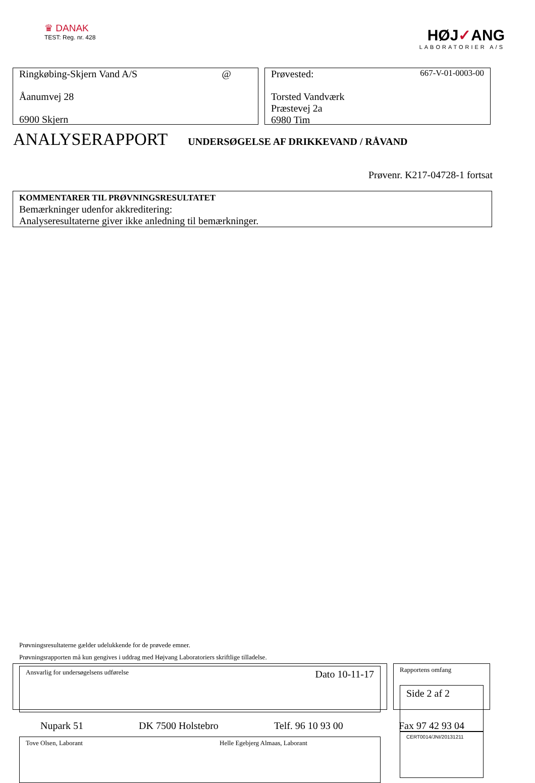♛ DANAK
TEST: Reg. nr. 428
HØJ✓ANG
LABORATORIER A/S
Ringkøbing-Skjern Vand A/S @
Åanumvej 28
6900 Skjern
Prøvested: 667-V-01-0003-00
Torsted Vandværk
Præstevej 2a
6980 Tim
ANALYSERAPPORT
UNDERSØGELSE AF DRIKKEVAND / RÅVAND
Prøvenr. K217-04728-1 fortsat
KOMMENTARER TIL PRØVNINGSRESULTATET
Bemærkninger udenfor akkreditering:
Analyseresultaterne giver ikke anledning til bemærkninger.
Prøvningsresultaterne gælder udelukkende for de prøvede emner.
Prøvningsrapporten må kun gengives i uddrag med Højvang Laboratoriers skriftlige tilladelse.
Ansvarlig for undersøgelsens udførelse Dato 10-11-17
Tove Olsen, Laborant Helle Egebjerg Almaas, Laborant
Rapportens omfang
Side 2 af 2
CERT0014/JNI/20131211
Nupark 51 DK 7500 Holstebro Telf. 96 10 93 00 Fax 97 42 93 04